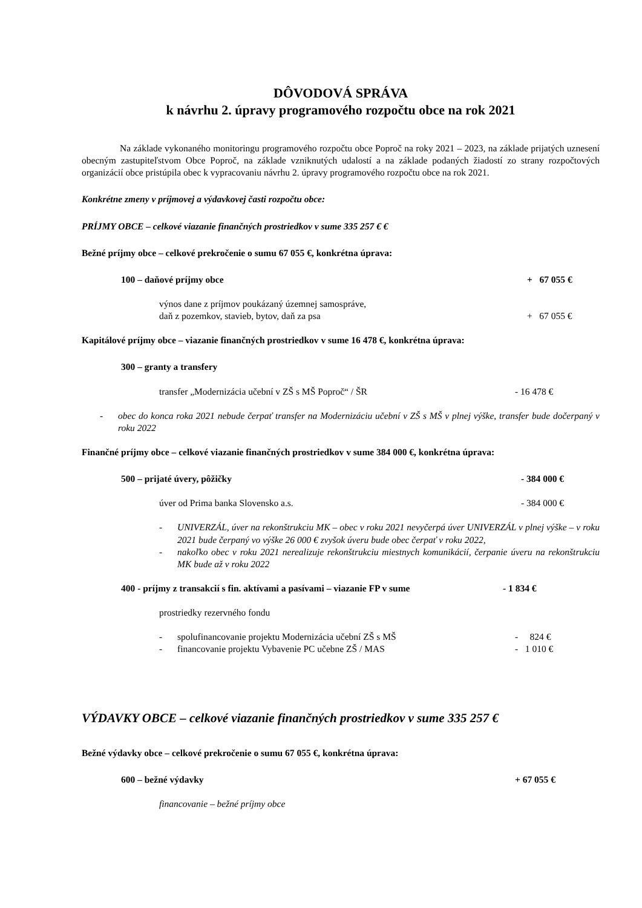DÔVODOVÁ SPRÁVA
k návrhu 2. úpravy programového rozpočtu obce na rok 2021
Na základe vykonaného monitoringu programového rozpočtu obce Poproč na roky 2021 – 2023, na základe prijatých uznesení obecným zastupiteľstvom Obce Poproč, na základe vzniknutých udalostí a na základe podaných žiadostí zo strany rozpočtových organizácií obce pristúpila obec k vypracovaniu návrhu 2. úpravy programového rozpočtu obce na rok 2021.
Konkrétne zmeny v príjmovej a výdavkovej časti rozpočtu obce:
PRÍJMY OBCE – celkové viazanie finančných prostriedkov v sume 335 257 € €
Bežné príjmy obce – celkové prekročenie o sumu 67 055 €, konkrétna úprava:
100 – daňové príjmy obce + 67 055 €
výnos dane z príjmov poukázaný územnej samospráve,
daň z pozemkov, stavieb, bytov, daň za psa
+ 67 055 €
Kapitálové príjmy obce – viazanie finančných prostriedkov v sume 16 478 €, konkrétna úprava:
300 – granty a transfery
transfer „Modernizácia učební v ZŠ s MŠ Poproč“ / ŠR - 16 478 €
- obec do konca roka 2021 nebude čerpať transfer na Modernizáciu učební v ZŠ s MŠ v plnej výške, transfer bude dočerpaný v roku 2022
Finančné príjmy obce – celkové viazanie finančných prostriedkov v sume 384 000 €, konkrétna úprava:
500 – prijaté úvery, pôžičky - 384 000 €
úver od Prima banka Slovensko a.s. - 384 000 €
- UNIVERZÁL, úver na rekonštrukciu MK – obec v roku 2021 nevyčerpá úver UNIVERZÁL v plnej výške – v roku 2021 bude čerpaný vo výške 26 000 € zvyšok úveru bude obec čerpať v roku 2022,
- nakoľko obec v roku 2021 nerealizuje rekonštrukciu miestnych komunikácií, čerpanie úveru na rekonštrukciu MK bude až v roku 2022
400 - príjmy z transakcií s fin. aktívami a pasívami – viazanie FP v sume - 1 834 €
prostriedky rezervného fondu
- spolufinancovanie projektu Modernizácia učební ZŠ s MŠ - 824 €
- financovanie projektu Vybavenie PC učebne ZŠ / MAS - 1 010 €
VÝDAVKY OBCE – celkové viazanie finančných prostriedkov v sume 335 257 €
Bežné výdavky obce – celkové prekročenie o sumu 67 055 €, konkrétna úprava:
600 – bežné výdavky + 67 055 €
financovanie – bežné príjmy obce